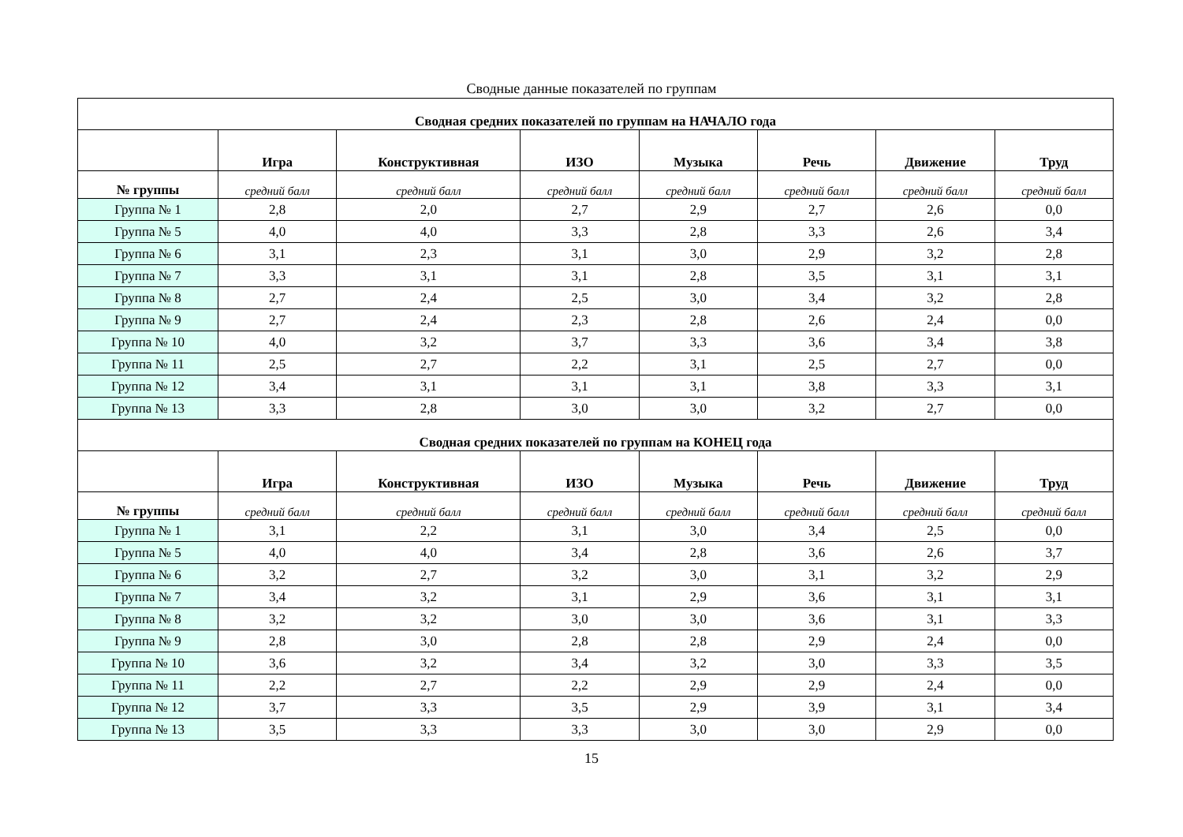Сводные данные показателей по группам
| Сводная средних показателей по группам на НАЧАЛО года | | | | | | | |
| | Игра | Конструктивная | ИЗО | Музыка | Речь | Движение | Труд |
| № группы | средний балл | средний балл | средний балл | средний балл | средний балл | средний балл | средний балл |
| Группа № 1 | 2,8 | 2,0 | 2,7 | 2,9 | 2,7 | 2,6 | 0,0 |
| Группа № 5 | 4,0 | 4,0 | 3,3 | 2,8 | 3,3 | 2,6 | 3,4 |
| Группа № 6 | 3,1 | 2,3 | 3,1 | 3,0 | 2,9 | 3,2 | 2,8 |
| Группа № 7 | 3,3 | 3,1 | 3,1 | 2,8 | 3,5 | 3,1 | 3,1 |
| Группа № 8 | 2,7 | 2,4 | 2,5 | 3,0 | 3,4 | 3,2 | 2,8 |
| Группа № 9 | 2,7 | 2,4 | 2,3 | 2,8 | 2,6 | 2,4 | 0,0 |
| Группа № 10 | 4,0 | 3,2 | 3,7 | 3,3 | 3,6 | 3,4 | 3,8 |
| Группа № 11 | 2,5 | 2,7 | 2,2 | 3,1 | 2,5 | 2,7 | 0,0 |
| Группа № 12 | 3,4 | 3,1 | 3,1 | 3,1 | 3,8 | 3,3 | 3,1 |
| Группа № 13 | 3,3 | 2,8 | 3,0 | 3,0 | 3,2 | 2,7 | 0,0 |
| Сводная средних показателей по группам на КОНЕЦ года | | | | | | | |
| | Игра | Конструктивная | ИЗО | Музыка | Речь | Движение | Труд |
| № группы | средний балл | средний балл | средний балл | средний балл | средний балл | средний балл | средний балл |
| Группа № 1 | 3,1 | 2,2 | 3,1 | 3,0 | 3,4 | 2,5 | 0,0 |
| Группа № 5 | 4,0 | 4,0 | 3,4 | 2,8 | 3,6 | 2,6 | 3,7 |
| Группа № 6 | 3,2 | 2,7 | 3,2 | 3,0 | 3,1 | 3,2 | 2,9 |
| Группа № 7 | 3,4 | 3,2 | 3,1 | 2,9 | 3,6 | 3,1 | 3,1 |
| Группа № 8 | 3,2 | 3,2 | 3,0 | 3,0 | 3,6 | 3,1 | 3,3 |
| Группа № 9 | 2,8 | 3,0 | 2,8 | 2,8 | 2,9 | 2,4 | 0,0 |
| Группа № 10 | 3,6 | 3,2 | 3,4 | 3,2 | 3,0 | 3,3 | 3,5 |
| Группа № 11 | 2,2 | 2,7 | 2,2 | 2,9 | 2,9 | 2,4 | 0,0 |
| Группа № 12 | 3,7 | 3,3 | 3,5 | 2,9 | 3,9 | 3,1 | 3,4 |
| Группа № 13 | 3,5 | 3,3 | 3,3 | 3,0 | 3,0 | 2,9 | 0,0 |
15